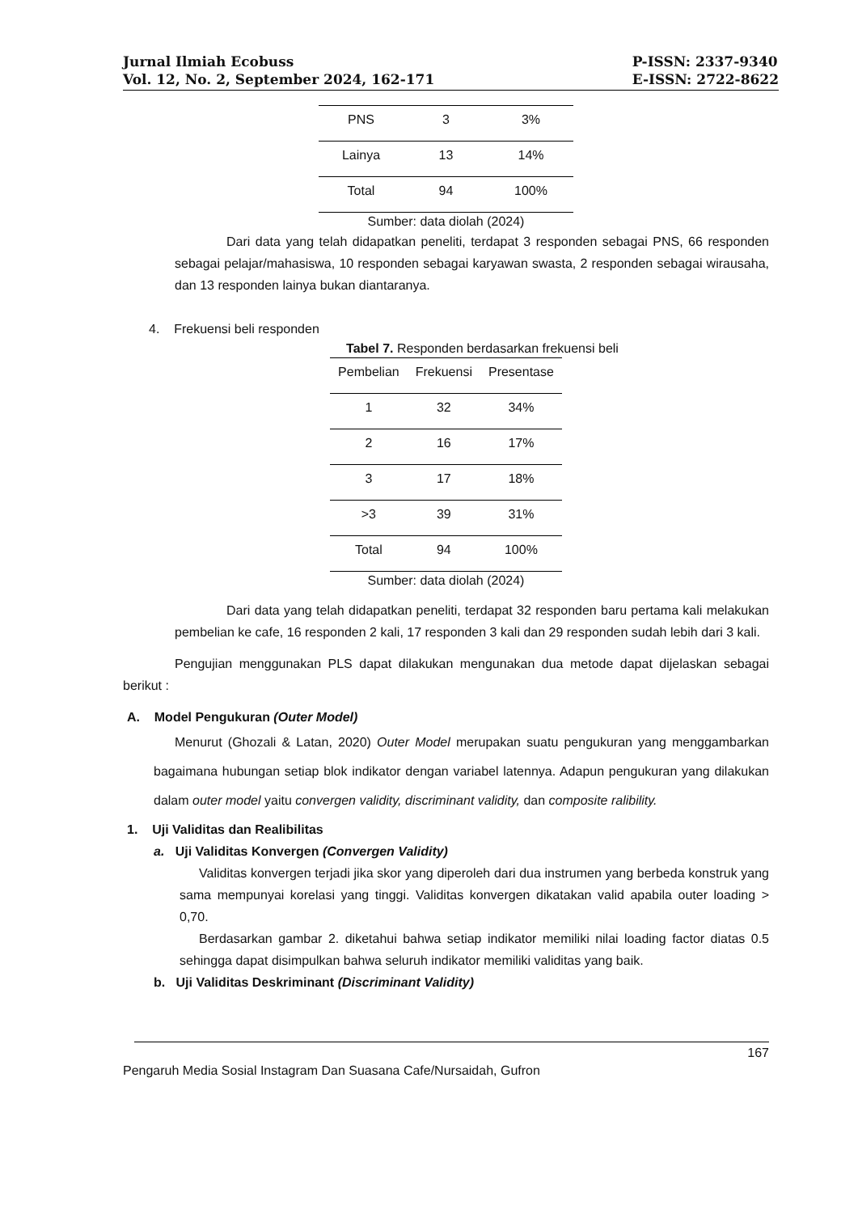Jurnal Ilmiah Ecobuss
Vol. 12, No. 2, September 2024, 162-171
P-ISSN: 2337-9340
E-ISSN: 2722-8622
| PNS | 3 | 3% |
| Lainya | 13 | 14% |
| Total | 94 | 100% |
Sumber: data diolah (2024)
Dari data yang telah didapatkan peneliti, terdapat 3 responden sebagai PNS, 66 responden sebagai pelajar/mahasiswa, 10 responden sebagai karyawan swasta, 2 responden sebagai wirausaha, dan 13 responden lainya bukan diantaranya.
4. Frekuensi beli responden
Tabel 7. Responden berdasarkan frekuensi beli
| Pembelian | Frekuensi | Presentase |
| --- | --- | --- |
| 1 | 32 | 34% |
| 2 | 16 | 17% |
| 3 | 17 | 18% |
| >3 | 39 | 31% |
| Total | 94 | 100% |
Sumber: data diolah (2024)
Dari data yang telah didapatkan peneliti, terdapat 32 responden baru pertama kali melakukan pembelian ke cafe, 16 responden 2 kali, 17 responden 3 kali dan 29 responden sudah lebih dari 3 kali.
Pengujian menggunakan PLS dapat dilakukan mengunakan dua metode dapat dijelaskan sebagai berikut :
A. Model Pengukuran (Outer Model)
Menurut (Ghozali & Latan, 2020) Outer Model merupakan suatu pengukuran yang menggambarkan bagaimana hubungan setiap blok indikator dengan variabel latennya. Adapun pengukuran yang dilakukan dalam outer model yaitu convergen validity, discriminant validity, dan composite ralibility.
1. Uji Validitas dan Realibilitas
a. Uji Validitas Konvergen (Convergen Validity)
Validitas konvergen terjadi jika skor yang diperoleh dari dua instrumen yang berbeda konstruk yang sama mempunyai korelasi yang tinggi. Validitas konvergen dikatakan valid apabila outer loading > 0,70.
Berdasarkan gambar 2. diketahui bahwa setiap indikator memiliki nilai loading factor diatas 0.5 sehingga dapat disimpulkan bahwa seluruh indikator memiliki validitas yang baik.
b. Uji Validitas Deskriminant (Discriminant Validity)
167
Pengaruh Media Sosial Instagram Dan Suasana Cafe/Nursaidah, Gufron